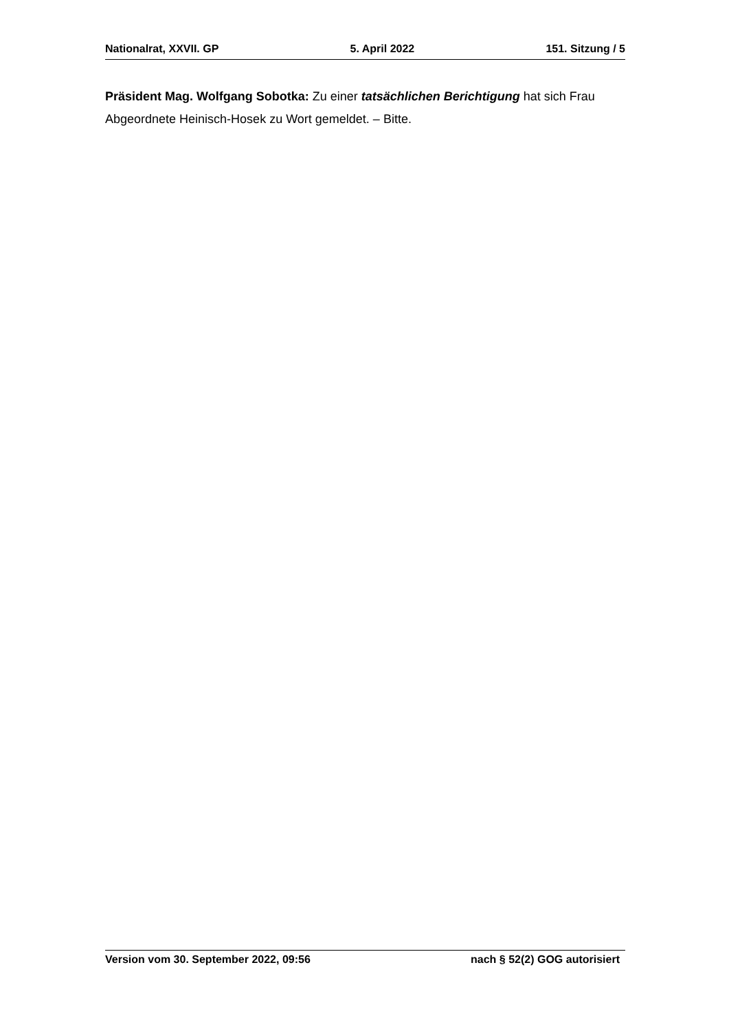Nationalrat, XXVII. GP 5. April 2022 151. Sitzung / 5
Präsident Mag. Wolfgang Sobotka: Zu einer tatsächlichen Berichtigung hat sich Frau Abgeordnete Heinisch-Hosek zu Wort gemeldet. – Bitte.
Version vom 30. September 2022, 09:56 nach § 52(2) GOG autorisiert